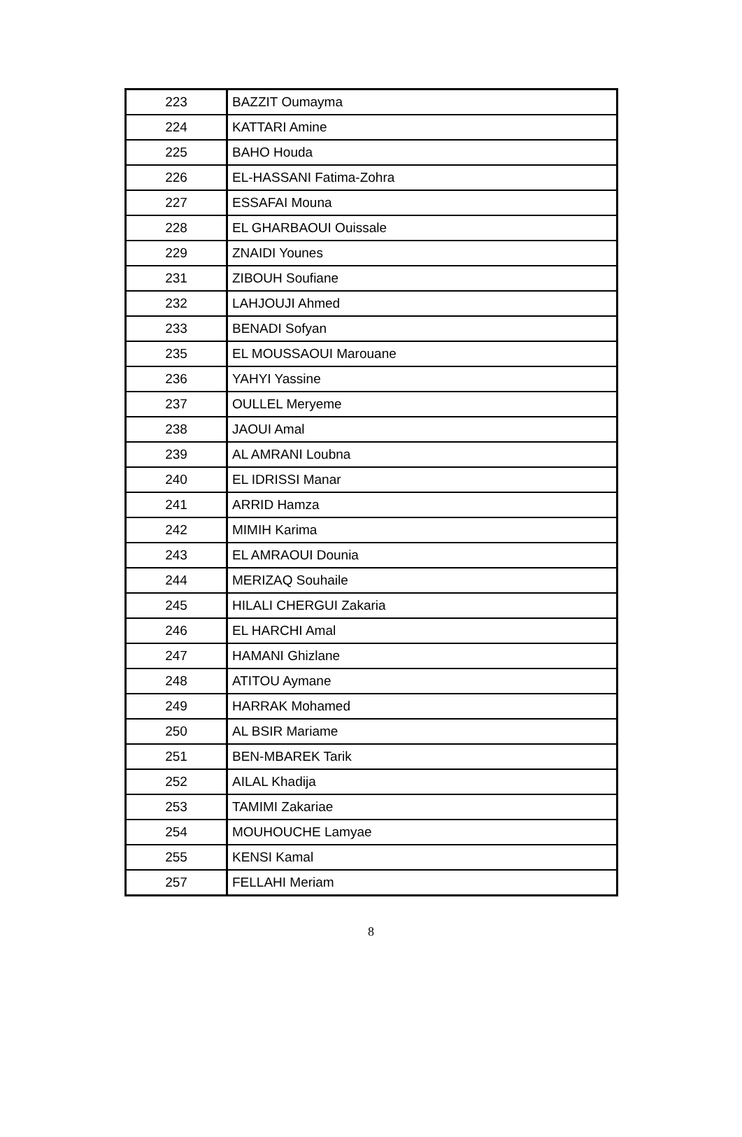| 223 | BAZZIT Oumayma |
| 224 | KATTARI Amine |
| 225 | BAHO Houda |
| 226 | EL-HASSANI Fatima-Zohra |
| 227 | ESSAFAI Mouna |
| 228 | EL GHARBAOUI Ouissale |
| 229 | ZNAIDI Younes |
| 231 | ZIBOUH Soufiane |
| 232 | LAHJOUJI Ahmed |
| 233 | BENADI Sofyan |
| 235 | EL MOUSSAOUI Marouane |
| 236 | YAHYI Yassine |
| 237 | OULLEL Meryeme |
| 238 | JAOUI Amal |
| 239 | AL AMRANI Loubna |
| 240 | EL IDRISSI Manar |
| 241 | ARRID Hamza |
| 242 | MIMIH Karima |
| 243 | EL AMRAOUI Dounia |
| 244 | MERIZAQ Souhaile |
| 245 | HILALI CHERGUI Zakaria |
| 246 | EL HARCHI Amal |
| 247 | HAMANI Ghizlane |
| 248 | ATITOU Aymane |
| 249 | HARRAK Mohamed |
| 250 | AL BSIR Mariame |
| 251 | BEN-MBAREK Tarik |
| 252 | AILAL Khadija |
| 253 | TAMIMI Zakariae |
| 254 | MOUHOUCHE Lamyae |
| 255 | KENSI Kamal |
| 257 | FELLAHI Meriam |
8